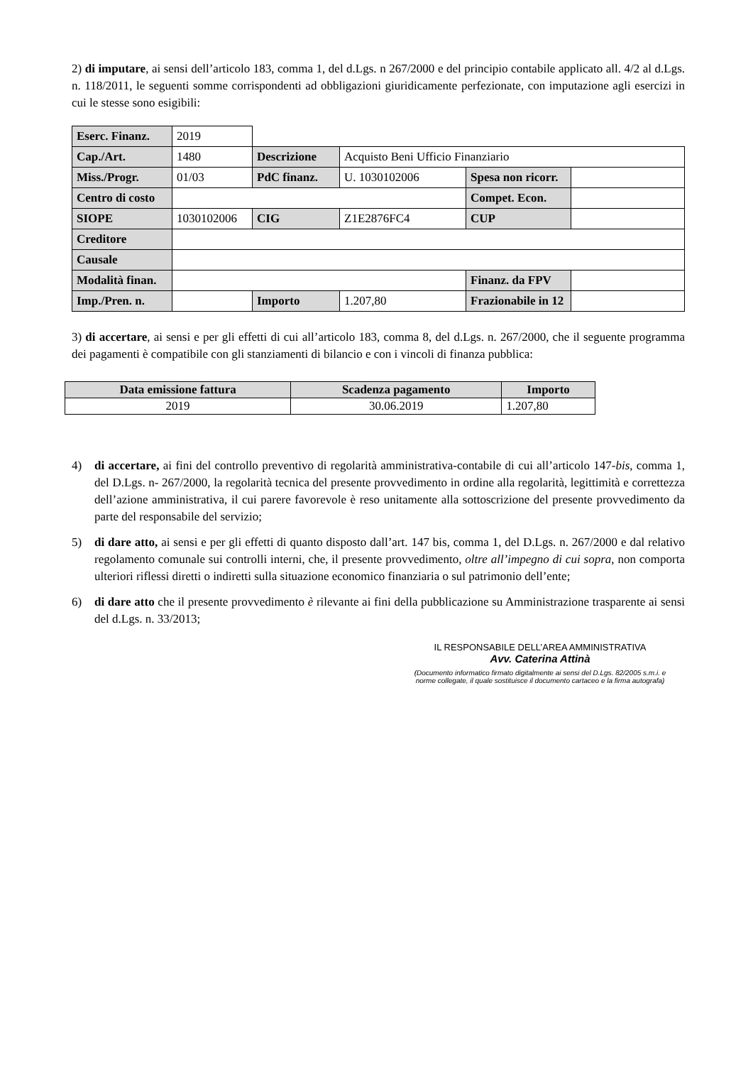2) di imputare, ai sensi dell’articolo 183, comma 1, del d.Lgs. n 267/2000 e del principio contabile applicato all. 4/2 al d.Lgs. n. 118/2011, le seguenti somme corrispondenti ad obbligazioni giuridicamente perfezionate, con imputazione agli esercizi in cui le stesse sono esigibili:
| Eserc. Finanz. | 2019 | | | | |
| Cap./Art. | 1480 | Descrizione | Acquisto Beni Ufficio Finanziario | | |
| Miss./Progr. | 01/03 | PdC finanz. | U. 1030102006 | Spesa non ricorr. | |
| Centro di costo | | | | Compet. Econ. | |
| SIOPE | 1030102006 | CIG | Z1E2876FC4 | CUP | |
| Creditore | | | | | |
| Causale | | | | | |
| Modalità finan. | | | | Finanz. da FPV | |
| Imp./Pren. n. | | Importo | 1.207,80 | Frazionabile in 12 | |
3) di accertare, ai sensi e per gli effetti di cui all’articolo 183, comma 8, del d.Lgs. n. 267/2000, che il seguente programma dei pagamenti è compatibile con gli stanziamenti di bilancio e con i vincoli di finanza pubblica:
| Data emissione fattura | Scadenza pagamento | Importo |
| 2019 | 30.06.2019 | 1.207,80 |
4) di accertare, ai fini del controllo preventivo di regolarità amministrativa-contabile di cui all’articolo 147-bis, comma 1, del D.Lgs. n- 267/2000, la regolarità tecnica del presente provvedimento in ordine alla regolarità, legittimità e correttezza dell’azione amministrativa, il cui parere favorevole è reso unitamente alla sottoscrizione del presente provvedimento da parte del responsabile del servizio;
5) di dare atto, ai sensi e per gli effetti di quanto disposto dall’art. 147 bis, comma 1, del D.Lgs. n. 267/2000 e dal relativo regolamento comunale sui controlli interni, che, il presente provvedimento, oltre all’impegno di cui sopra, non comporta ulteriori riflessi diretti o indiretti sulla situazione economico finanziaria o sul patrimonio dell’ente;
6) di dare atto che il presente provvedimento è rilevante ai fini della pubblicazione su Amministrazione trasparente ai sensi del d.Lgs. n. 33/2013;
IL RESPONSABILE DELL’AREA AMMINISTRATIVA
Avv. Caterina Attinà
(Documento informatico firmato digitalmente ai sensi del D.Lgs. 82/2005 s.m.i. e norme collegate, il quale sostituisce il documento cartaceo e la firma autografa)